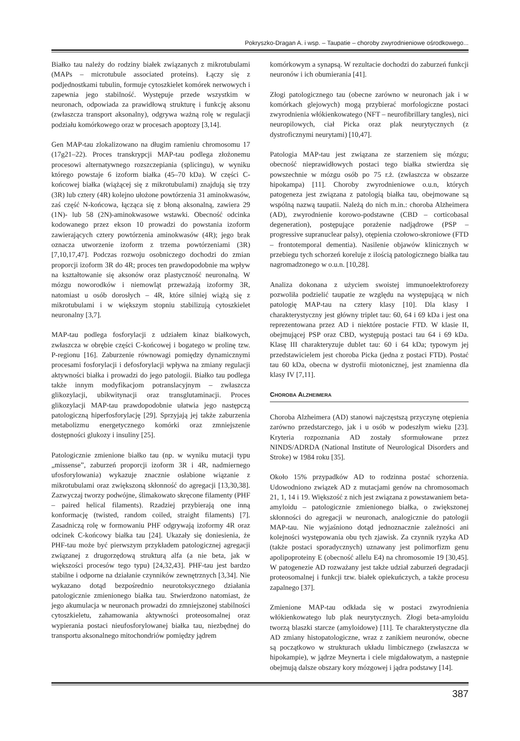Pokryszko-Dragan A. i wsp. – Taupatie – choroby zwyrodnieniowe ośrodkowego...
Białko tau należy do rodziny białek związanych z mikrotubulami (MAPs – microtubule associated proteins). Łączy się z podjednostkami tubulin, formuje cytoszkielet komórek nerwowych i zapewnia jego stabilność. Występuje przede wszystkim w neuronach, odpowiada za prawidłową strukturę i funkcję aksonu (zwłaszcza transport aksonalny), odgrywa ważną rolę w regulacji podziału komórkowego oraz w procesach apoptozy [3,14].
Gen MAP-tau zlokalizowano na długim ramieniu chromosomu 17 (17g21–22). Proces transkrypcji MAP-tau podlega złożonemu procesowi alternatywnego rozszczepiania (splicingu), w wyniku którego powstaje 6 izoform białka (45–70 kDa). W części C-końcowej białka (wiążącej się z mikrotubulami) znajdują się trzy (3R) lub cztery (4R) kolejno ułożone powtórzenia 31 aminokwasów, zaś część N-końcowa, łącząca się z błoną aksonalną, zawiera 29 (1N)- lub 58 (2N)-aminokwasowe wstawki. Obecność odcinka kodowanego przez ekson 10 prowadzi do powstania izoform zawierających cztery powtórzenia aminokwasów (4R); jego brak oznacza utworzenie izoform z trzema powtórzeniami (3R) [7,10,17,47]. Podczas rozwoju osobniczego dochodzi do zmian proporcji izoform 3R do 4R; proces ten prawdopodobnie ma wpływ na kształtowanie się aksonów oraz plastyczność neuronalną. W mózgu noworodków i niemowląt przeważają izoformy 3R, natomiast u osób dorosłych – 4R, które silniej wiążą się z mikrotubulami i w większym stopniu stabilizują cytoszkielet neuronalny [3,7].
MAP-tau podlega fosforylacji z udziałem kinaz białkowych, zwłaszcza w obrębie części C-końcowej i bogatego w prolinę tzw. P-regionu [16]. Zaburzenie równowagi pomiędzy dynamicznymi procesami fosforylacji i defosforylacji wpływa na zmiany regulacji aktywności białka i prowadzi do jego patologii. Białko tau podlega także innym modyfikacjom potranslacyjnym – zwłaszcza glikozylacji, ubikwitynacji oraz transglutaminacji. Proces glikozylacji MAP-tau prawdopodobnie ułatwia jego następczą patologiczną hiperfosforylację [29]. Sprzyjają jej także zaburzenia metabolizmu energetycznego komórki oraz zmniejszenie dostępności glukozy i insuliny [25].
Patologicznie zmienione białko tau (np. w wyniku mutacji typu „missense”, zaburzeń proporcji izoform 3R i 4R, nadmiernego ufosforylowania) wykazuje znacznie osłabione wiązanie z mikrotubulami oraz zwiększoną skłonność do agregacji [13,30,38]. Zazwyczaj tworzy podwójne, ślimakowato skręcone filamenty (PHF – paired helical filaments). Rzadziej przybierają one inną konformację (twisted, random coiled, straight filaments) [7]. Zasadniczą rolę w formowaniu PHF odgrywają izoformy 4R oraz odcinek C-końcowy białka tau [24]. Ukazały się doniesienia, że PHF-tau może być pierwszym przykładem patologicznej agregacji związanej z drugorzędową strukturą alfa (a nie beta, jak w większości procesów tego typu) [24,32,43]. PHF-tau jest bardzo stabilne i odporne na działanie czynników zewnętrznych [3,34]. Nie wykazano dotąd bezpośrednio neurotoksycznego działania patologicznie zmienionego białka tau. Stwierdzono natomiast, że jego akumulacja w neuronach prowadzi do zmniejszonej stabilności cytoszkieletu, zahamowania aktywności proteosomalnej oraz wypierania postaci nieufosforylowanej białka tau, niezbędnej do transportu aksonalnego mitochondriów pomiędzy jądrem
komórkowym a synapsą. W rezultacie dochodzi do zaburzeń funkcji neuronów i ich obumierania [41].
Złogi patologicznego tau (obecne zarówno w neuronach jak i w komórkach glejowych) mogą przybierać morfologiczne postaci zwyrodnienia włókienkowatego (NFT – neurofibrillary tangles), nici neuropilowych, ciał Picka oraz plak neurytycznych (z dystroficznymi neurytami) [10,47].
Patologia MAP-tau jest związana ze starzeniem się mózgu; obecność nieprawidłowych postaci tego białka stwierdza się powszechnie w mózgu osób po 75 r.ż. (zwłaszcza w obszarze hipokampa) [11]. Choroby zwyrodnieniowe o.u.n, których patogeneza jest związana z patologią białka tau, obejmowane są wspólną nazwą taupatii. Należą do nich m.in.: choroba Alzheimera (AD), zwyrodnienie korowo-podstawne (CBD – corticobasal degeneration), postępujące porażenie nadjądrowe (PSP – progressive supranuclear palsy), otępienia czołowo-skroniowe (FTD – frontotemporal dementia). Nasilenie objawów klinicznych w przebiegu tych schorzeń koreluje z ilością patologicznego białka tau nagromadzonego w o.u.n. [10,28].
Analiza dokonana z użyciem swoistej immunoelektroforezy pozwoliła podzielić taupatie ze względu na występującą w nich patologię MAP-tau na cztery klasy [10]. Dla klasy I charakterystyczny jest główny triplet tau: 60, 64 i 69 kDa i jest ona reprezentowana przez AD i niektóre postacie FTD. W klasie II, obejmującej PSP oraz CBD, występują postaci tau 64 i 69 kDa. Klasę III charakteryzuje dublet tau: 60 i 64 kDa; typowym jej przedstawicielem jest choroba Picka (jedna z postaci FTD). Postać tau 60 kDa, obecna w dystrofii miotonicznej, jest znamienna dla klasy IV [7,11].
CHOROBA ALZHEIMERA
Choroba Alzheimera (AD) stanowi najczęstszą przyczynę otępienia zarówno przedstarczego, jak i u osób w podeszłym wieku [23]. Kryteria rozpoznania AD zostały sformułowane przez NINDS/ADRDA (National Institute of Neurological Disorders and Stroke) w 1984 roku [35].
Około 15% przypadków AD to rodzinna postać schorzenia. Udowodniono związek AD z mutacjami genów na chromosomach 21, 1, 14 i 19. Większość z nich jest związana z powstawaniem beta-amyloidu – patologicznie zmienionego białka, o zwiększonej skłonności do agregacji w neuronach, analogicznie do patologii MAP-tau. Nie wyjaśniono dotąd jednoznacznie zależności ani kolejności występowania obu tych zjawisk. Za czynnik ryzyka AD (także postaci sporadycznych) uznawany jest polimorfizm genu apolipoproteiny E (obecność allelu E4) na chromosomie 19 [30,45]. W patogenezie AD rozważany jest także udział zaburzeń degradacji proteosomalnej i funkcji tzw. białek opiekuńczych, a także procesu zapalnego [37].
Zmienione MAP-tau odkłada się w postaci zwyrodnienia włókienkowatego lub plak neurytycznych. Złogi beta-amyloidu tworzą blaszki starcze (amyloidowe) [11]. Te charakterystyczne dla AD zmiany histopatologiczne, wraz z zanikiem neuronów, obecne są początkowo w strukturach układu limbicznego (zwłaszcza w hipokampie), w jądrze Meynerta i ciele migdałowatym, a następnie obejmują dalsze obszary kory mózgowej i jądra podstawy [14].
387